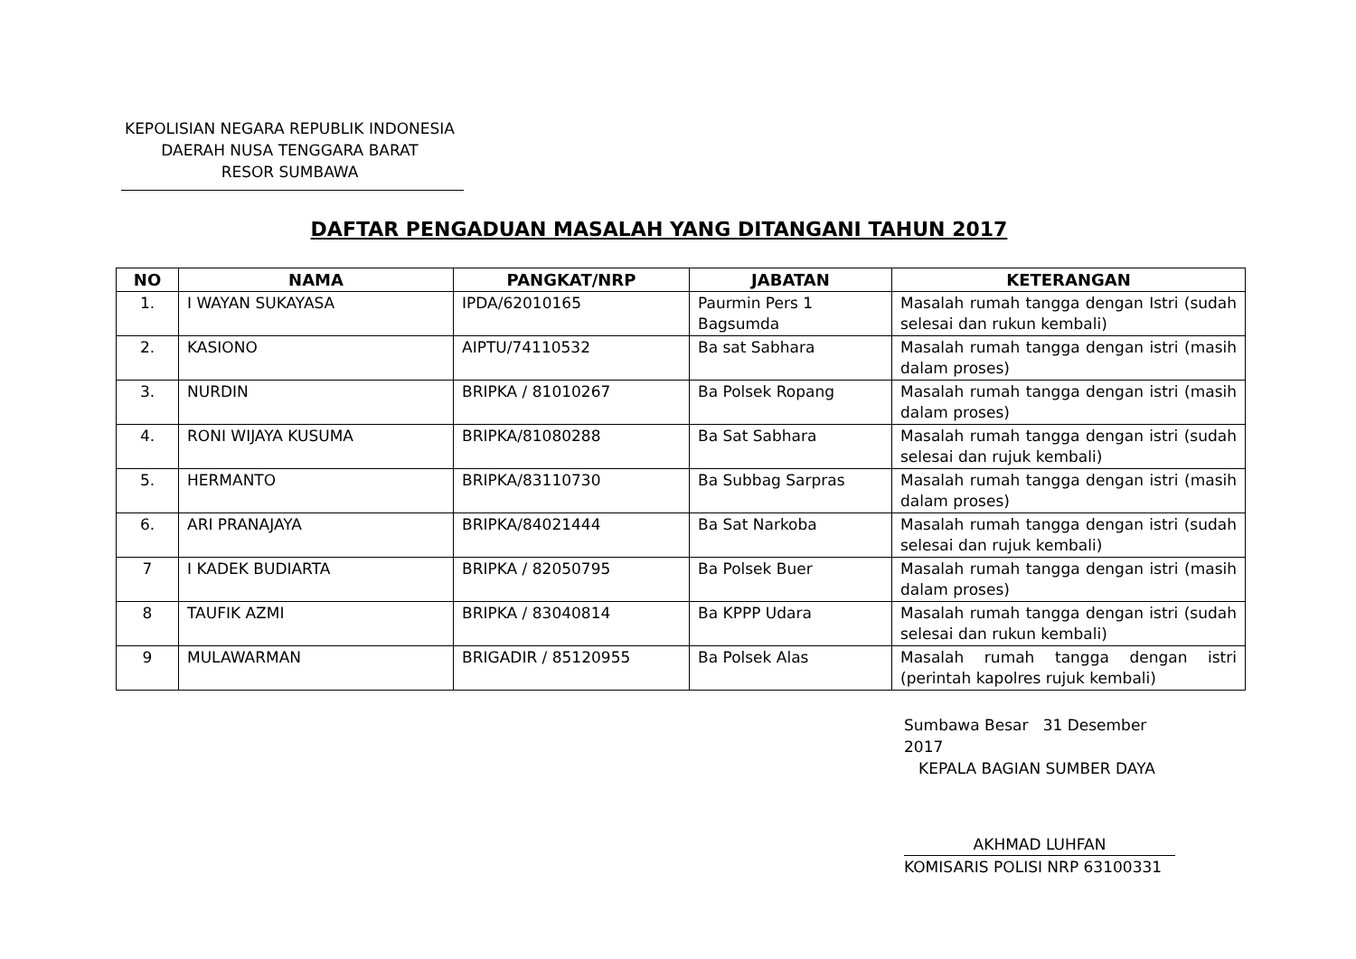KEPOLISIAN NEGARA REPUBLIK INDONESIA
DAERAH NUSA TENGGARA BARAT
RESOR SUMBAWA
DAFTAR PENGADUAN MASALAH YANG DITANGANI TAHUN 2017
| NO | NAMA | PANGKAT/NRP | JABATAN | KETERANGAN |
| --- | --- | --- | --- | --- |
| 1. | I WAYAN SUKAYASA | IPDA/62010165 | Paurmin Pers 1 Bagsumda | Masalah rumah tangga dengan Istri (sudah selesai dan rukun kembali) |
| 2. | KASIONO | AIPTU/74110532 | Ba sat Sabhara | Masalah rumah tangga dengan istri (masih dalam proses) |
| 3. | NURDIN | BRIPKA / 81010267 | Ba Polsek Ropang | Masalah rumah tangga dengan istri (masih dalam proses) |
| 4. | RONI WIJAYA KUSUMA | BRIPKA/81080288 | Ba Sat Sabhara | Masalah rumah tangga dengan istri (sudah selesai dan rujuk kembali) |
| 5. | HERMANTO | BRIPKA/83110730 | Ba Subbag Sarpras | Masalah rumah tangga dengan istri (masih dalam proses) |
| 6. | ARI PRANAJAYA | BRIPKA/84021444 | Ba Sat Narkoba | Masalah rumah tangga dengan istri (sudah selesai dan rujuk kembali) |
| 7 | I KADEK BUDIARTA | BRIPKA / 82050795 | Ba Polsek Buer | Masalah rumah tangga dengan istri (masih dalam proses) |
| 8 | TAUFIK AZMI | BRIPKA / 83040814 | Ba KPPP Udara | Masalah rumah tangga dengan istri (sudah selesai dan rukun kembali) |
| 9 | MULAWARMAN | BRIGADIR / 85120955 | Ba Polsek Alas | Masalah rumah tangga dengan istri (perintah kapolres rujuk kembali) |
Sumbawa Besar 31 Desember 2017
KEPALA BAGIAN SUMBER DAYA
AKHMAD LUHFAN
KOMISARIS POLISI NRP 63100331